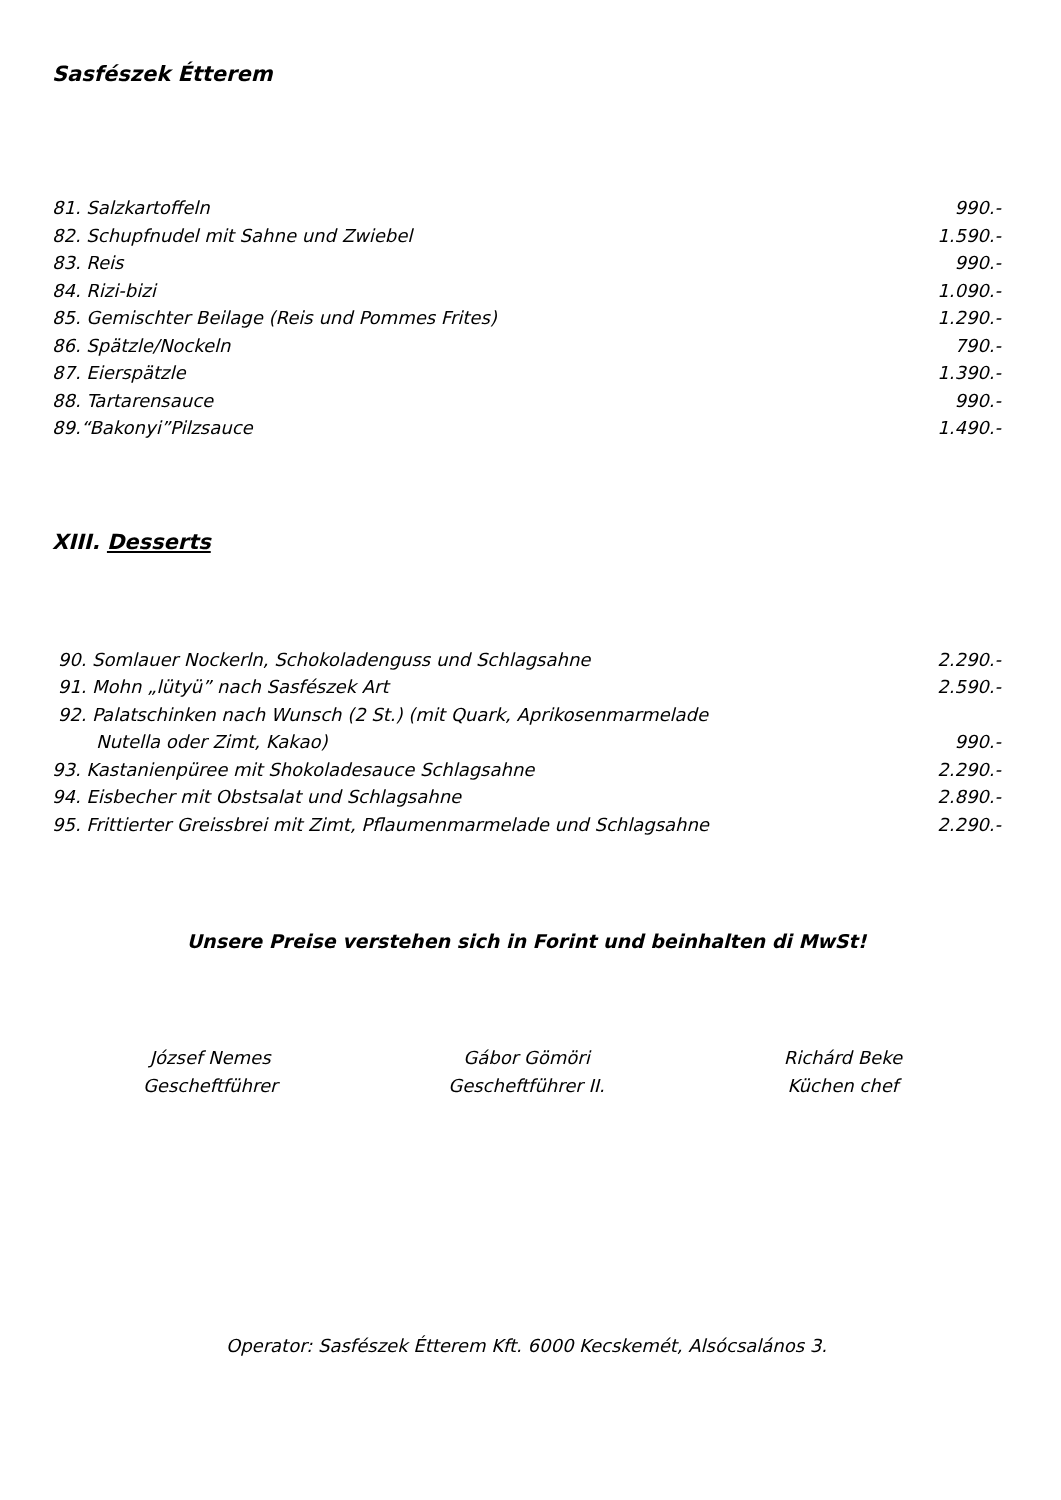Sasfészek Étterem
81. Salzkartoffeln 990.-
82. Schupfnudel mit Sahne und Zwiebel 1.590.-
83. Reis 990.-
84. Rizi-bizi 1.090.-
85. Gemischter Beilage (Reis und Pommes Frites) 1.290.-
86. Spätzle/Nockeln 790.-
87. Eierspätzle 1.390.-
88. Tartarensauce 990.-
89.“Bakonyi”Pilzsauce 1.490.-
XIII. Desserts
90. Somlauer Nockerln, Schokoladenguss und Schlagsahne 2.290.-
91. Mohn „lütyü” nach Sasfészek Art 2.590.-
92. Palatschinken nach Wunsch (2 St.) (mit Quark, Aprikosenmarmelade
Nutella oder Zimt, Kakao) 990.-
93. Kastanienpüree mit Shokoladesauce Schlagsahne 2.290.-
94. Eisbecher mit Obstsalat und Schlagsahne 2.890.-
95. Frittierter Greissbrei mit Zimt, Pflaumenmarmelade und Schlagsahne 2.290.-
Unsere Preise verstehen sich in Forint und beinhalten di MwSt!
József Nemes
Gescheftführer
Gábor Gömöri
Gescheftführer II.
Richárd Beke
Küchen chef
Operator: Sasfészek Étterem Kft. 6000 Kecskemét, Alsócsalános 3.